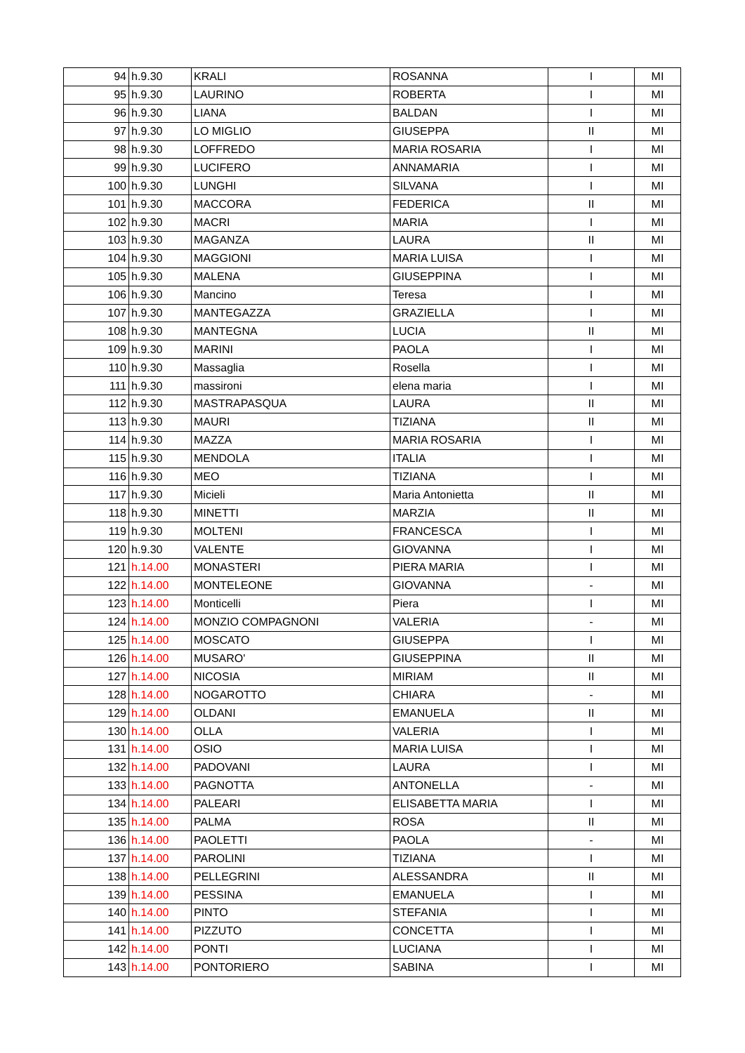| 94 | h.9.30 | KRALI | ROSANNA | I | MI |
| 95 | h.9.30 | LAURINO | ROBERTA | I | MI |
| 96 | h.9.30 | LIANA | BALDAN | I | MI |
| 97 | h.9.30 | LO MIGLIO | GIUSEPPA | II | MI |
| 98 | h.9.30 | LOFFREDO | MARIA ROSARIA | I | MI |
| 99 | h.9.30 | LUCIFERO | ANNAMARIA | I | MI |
| 100 | h.9.30 | LUNGHI | SILVANA | I | MI |
| 101 | h.9.30 | MACCORA | FEDERICA | II | MI |
| 102 | h.9.30 | MACRI | MARIA | I | MI |
| 103 | h.9.30 | MAGANZA | LAURA | II | MI |
| 104 | h.9.30 | MAGGIONI | MARIA LUISA | I | MI |
| 105 | h.9.30 | MALENA | GIUSEPPINA | I | MI |
| 106 | h.9.30 | Mancino | Teresa | I | MI |
| 107 | h.9.30 | MANTEGAZZA | GRAZIELLA | I | MI |
| 108 | h.9.30 | MANTEGNA | LUCIA | II | MI |
| 109 | h.9.30 | MARINI | PAOLA | I | MI |
| 110 | h.9.30 | Massaglia | Rosella | I | MI |
| 111 | h.9.30 | massironi | elena maria | I | MI |
| 112 | h.9.30 | MASTRAPASQUA | LAURA | II | MI |
| 113 | h.9.30 | MAURI | TIZIANA | II | MI |
| 114 | h.9.30 | MAZZA | MARIA ROSARIA | I | MI |
| 115 | h.9.30 | MENDOLA | ITALIA | I | MI |
| 116 | h.9.30 | MEO | TIZIANA | I | MI |
| 117 | h.9.30 | Micieli | Maria Antonietta | II | MI |
| 118 | h.9.30 | MINETTI | MARZIA | II | MI |
| 119 | h.9.30 | MOLTENI | FRANCESCA | I | MI |
| 120 | h.9.30 | VALENTE | GIOVANNA | I | MI |
| 121 | h.14.00 | MONASTERI | PIERA MARIA | I | MI |
| 122 | h.14.00 | MONTELEONE | GIOVANNA | - | MI |
| 123 | h.14.00 | Monticelli | Piera | I | MI |
| 124 | h.14.00 | MONZIO COMPAGNONI | VALERIA | - | MI |
| 125 | h.14.00 | MOSCATO | GIUSEPPA | I | MI |
| 126 | h.14.00 | MUSARO' | GIUSEPPINA | II | MI |
| 127 | h.14.00 | NICOSIA | MIRIAM | II | MI |
| 128 | h.14.00 | NOGAROTTO | CHIARA | - | MI |
| 129 | h.14.00 | OLDANI | EMANUELA | II | MI |
| 130 | h.14.00 | OLLA | VALERIA | I | MI |
| 131 | h.14.00 | OSIO | MARIA LUISA | I | MI |
| 132 | h.14.00 | PADOVANI | LAURA | I | MI |
| 133 | h.14.00 | PAGNOTTA | ANTONELLA | - | MI |
| 134 | h.14.00 | PALEARI | ELISABETTA MARIA | I | MI |
| 135 | h.14.00 | PALMA | ROSA | II | MI |
| 136 | h.14.00 | PAOLETTI | PAOLA | - | MI |
| 137 | h.14.00 | PAROLINI | TIZIANA | I | MI |
| 138 | h.14.00 | PELLEGRINI | ALESSANDRA | II | MI |
| 139 | h.14.00 | PESSINA | EMANUELA | I | MI |
| 140 | h.14.00 | PINTO | STEFANIA | I | MI |
| 141 | h.14.00 | PIZZUTO | CONCETTA | I | MI |
| 142 | h.14.00 | PONTI | LUCIANA | I | MI |
| 143 | h.14.00 | PONTORIERO | SABINA | I | MI |